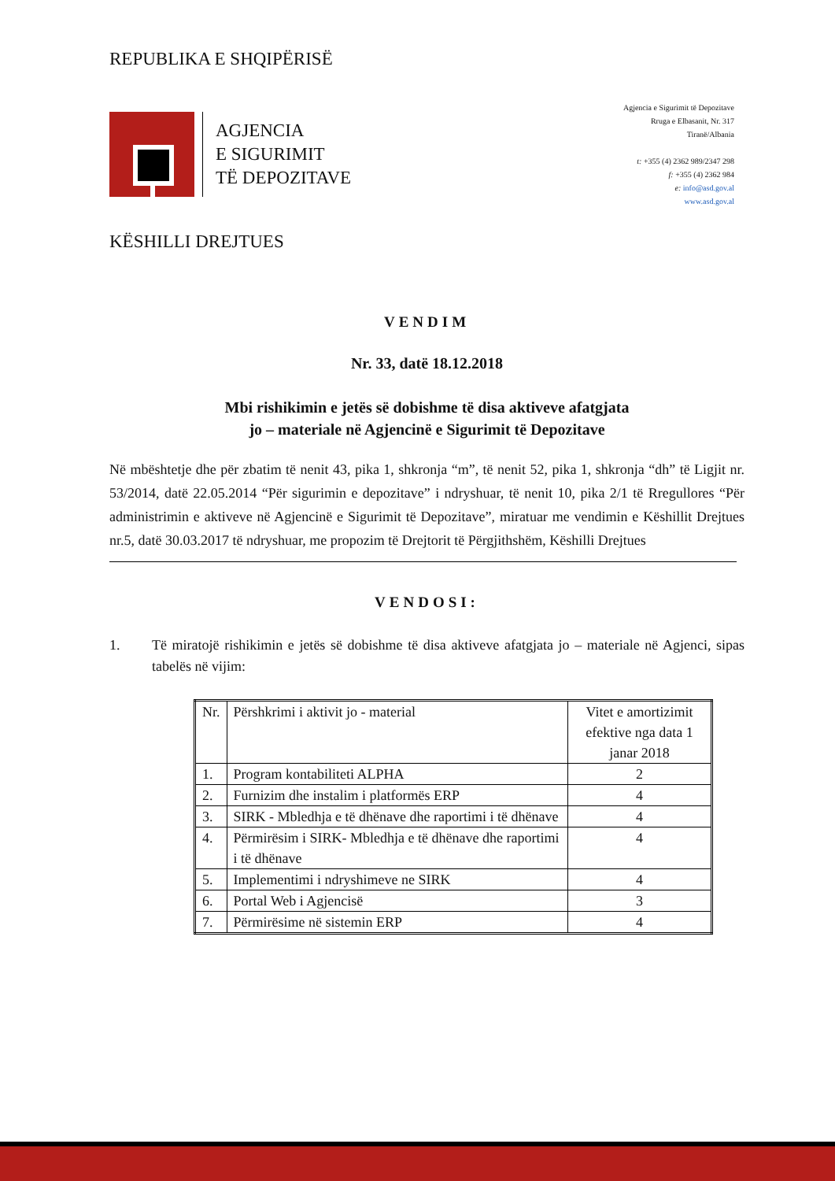REPUBLIKA E SHQIPËRISË
AGJENCIA
E SIGURIMIT
TË DEPOZITAVE
Agjencia e Sigurimit të Depozitave
Rruga e Elbasanit, Nr. 317
Tiranë/Albania
t: +355 (4) 2362 989/2347 298
f: +355 (4) 2362 984
e: info@asd.gov.al
www.asd.gov.al
KËSHILLI DREJTUES
VENDIM
Nr. 33, datë 18.12.2018
Mbi rishikimin e jetës së dobishme të disa aktiveve afatgjata
jo – materiale në Agjencinë e Sigurimit të Depozitave
Në mbështetje dhe për zbatim të nenit 43, pika 1, shkronja “m”, të nenit 52, pika 1, shkronja “dh” të Ligjit nr. 53/2014, datë 22.05.2014 “Për sigurimin e depozitave” i ndryshuar, të nenit 10, pika 2/1 të Rregullores “Për administrimin e aktiveve në Agjencinë e Sigurimit të Depozitave”, miratuar me vendimin e Këshillit Drejtues nr.5, datë 30.03.2017 të ndryshuar, me propozim të Drejtorit të Përgjithshëm, Këshilli Drejtues
VENDOSI:
1. Të miratojë rishikimin e jetës së dobishme të disa aktiveve afatgjata jo – materiale në Agjenci, sipas tabelës në vijim:
| Nr. | Përshkrimi i aktivit jo - material | Vitet e amortizimit efektive nga data 1 janar 2018 |
| 1. | Program kontabiliteti ALPHA | 2 |
| 2. | Furnizim dhe instalim i platformës ERP | 4 |
| 3. | SIRK - Mbledhja e të dhënave dhe raportimi i të dhënave | 4 |
| 4. | Përmirësim i SIRK- Mbledhja e të dhënave dhe raportimi i të dhënave | 4 |
| 5. | Implementimi i ndryshimeve ne SIRK | 4 |
| 6. | Portal Web i Agjencisë | 3 |
| 7. | Përmirësime në sistemin ERP | 4 |